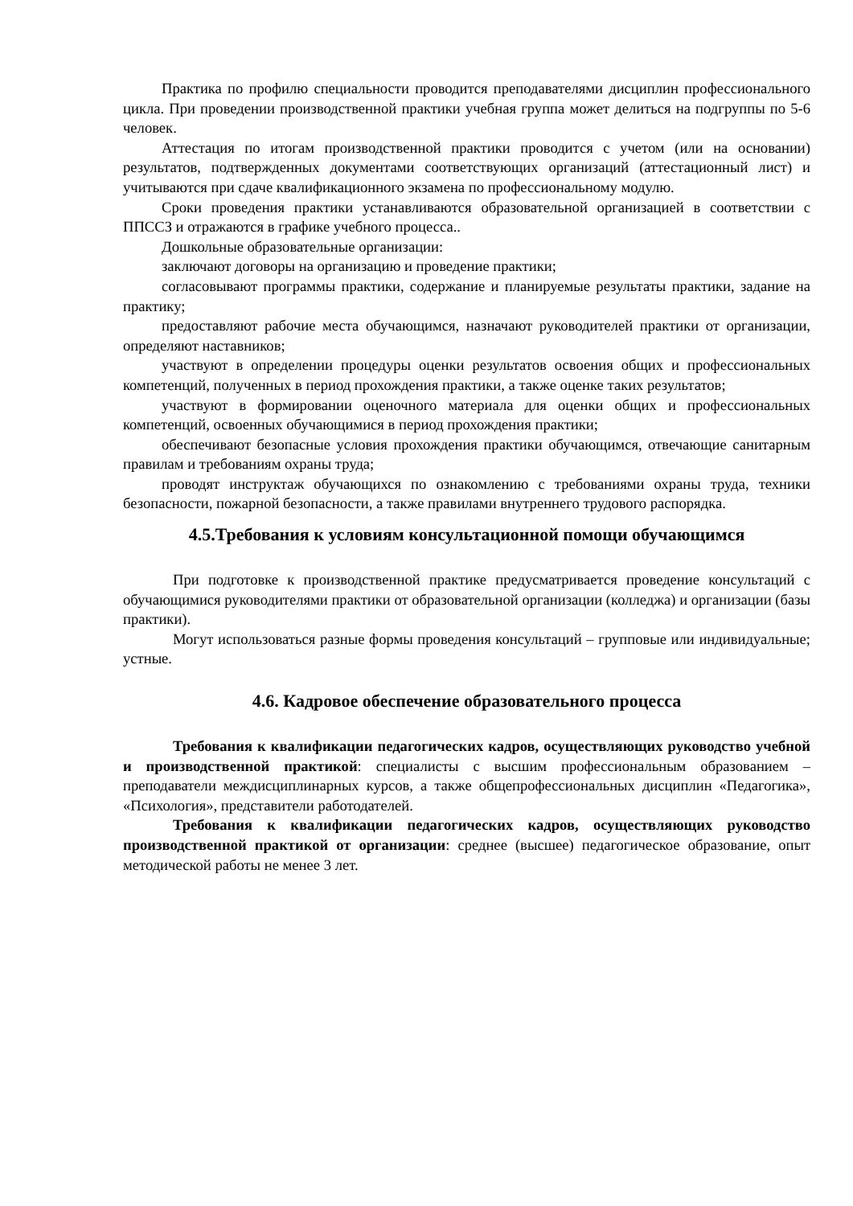Практика по профилю специальности проводится преподавателями дисциплин профессионального цикла. При проведении производственной практики учебная группа может делиться на подгруппы по 5-6 человек.
Аттестация по итогам производственной практики проводится с учетом (или на основании) результатов, подтвержденных документами соответствующих организаций (аттестационный лист) и учитываются при сдаче квалификационного экзамена по профессиональному модулю.
Сроки проведения практики устанавливаются образовательной организацией в соответствии с ППССЗ и отражаются в графике учебного процесса..
Дошкольные образовательные организации:
заключают договоры на организацию и проведение практики;
согласовывают программы практики, содержание и планируемые результаты практики, задание на практику;
предоставляют рабочие места обучающимся, назначают руководителей практики от организации, определяют наставников;
участвуют в определении процедуры оценки результатов освоения общих и профессиональных компетенций, полученных в период прохождения практики, а также оценке таких результатов;
участвуют в формировании оценочного материала для оценки общих и профессиональных компетенций, освоенных обучающимися в период прохождения практики;
обеспечивают безопасные условия прохождения практики обучающимся, отвечающие санитарным правилам и требованиям охраны труда;
проводят инструктаж обучающихся по ознакомлению с требованиями охраны труда, техники безопасности, пожарной безопасности, а также правилами внутреннего трудового распорядка.
4.5.Требования к условиям консультационной помощи обучающимся
При подготовке к производственной практике предусматривается проведение консультаций с обучающимися руководителями практики от образовательной организации (колледжа) и организации (базы практики).
Могут использоваться разные формы проведения консультаций – групповые или индивидуальные; устные.
4.6. Кадровое обеспечение образовательного процесса
Требования к квалификации педагогических кадров, осуществляющих руководство учебной и производственной практикой: специалисты с высшим профессиональным образованием – преподаватели междисциплинарных курсов, а также общепрофессиональных дисциплин «Педагогика», «Психология», представители работодателей.
Требования к квалификации педагогических кадров, осуществляющих руководство производственной практикой от организации: среднее (высшее) педагогическое образование, опыт методической работы не менее 3 лет.